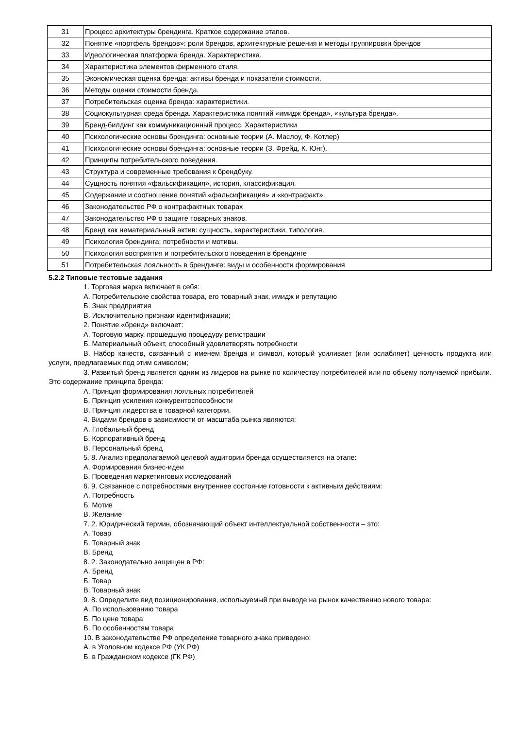| 31 | Процесс архитектуры брендинга. Краткое содержание этапов. |
| 32 | Понятие «портфель брендов»: роли брендов, архитектурные решения и методы группировки брендов |
| 33 | Идеологическая платформа бренда. Характеристика. |
| 34 | Характеристика элементов фирменного стиля. |
| 35 | Экономическая оценка бренда: активы бренда и показатели стоимости. |
| 36 | Методы оценки стоимости бренда. |
| 37 | Потребительская оценка бренда: характеристики. |
| 38 | Социокультурная среда бренда. Характеристика понятий «имидж бренда», «культура бренда». |
| 39 | Бренд-билдинг как коммуникационный процесс. Характеристики |
| 40 | Психологические основы брендинга: основные теории (А. Маслоу, Ф. Котлер) |
| 41 | Психологические основы брендинга: основные теории (З. Фрейд, К. Юнг). |
| 42 | Принципы потребительского поведения. |
| 43 | Структура и современные требования к брендбуку. |
| 44 | Сущность понятия «фальсификация», история, классификация. |
| 45 | Содержание и соотношение понятий «фальсификация» и «контрафакт». |
| 46 | Законодательство РФ о контрафактных товарах |
| 47 | Законодательство РФ о защите товарных знаков. |
| 48 | Бренд как нематериальный актив: сущность, характеристики, типология. |
| 49 | Психология брендинга: потребности и мотивы. |
| 50 | Психология восприятия и потребительского поведения в брендинге |
| 51 | Потребительская лояльность в брендинге: виды и особенности формирования |
5.2.2 Типовые тестовые задания
1. Торговая марка включает в себя:
А. Потребительские свойства товара, его товарный знак, имидж и репутацию
Б. Знак предприятия
В. Исключительно признаки идентификации;
2. Понятие «бренд» включает:
А. Торговую марку, прошедшую процедуру регистрации
Б. Материальный объект, способный удовлетворять потребности
В. Набор качеств, связанный с именем бренда и символ, который усиливает (или ослабляет) ценность продукта или услуги, предлагаемых под этим символом;
3. Развитый бренд является одним из лидеров на рынке по количеству потребителей или по объему получаемой прибыли. Это содержание принципа бренда:
А. Принцип формирования лояльных потребителей
Б. Принцип усиления конкурентоспособности
В. Принцип лидерства в товарной категории.
4. Видами брендов в зависимости от масштаба рынка являются:
А. Глобальный бренд
Б. Корпоративный бренд
В. Персональный бренд
5. 8. Анализ предполагаемой целевой аудитории бренда осуществляется на этапе:
А. Формирования бизнес-идеи
Б. Проведения маркетинговых исследований
6. 9. Связанное с потребностями внутреннее состояние готовности к активным действиям:
А. Потребность
Б. Мотив
В. Желание
7. 2. Юридический термин, обозначающий объект интеллектуальной собственности – это:
А. Товар
Б. Товарный знак
В. Бренд
8. 2. Законодательно защищен в РФ:
А. Бренд
Б. Товар
В. Товарный знак
9. 8. Определите вид позиционирования, используемый при выводе на рынок качественно нового товара:
А. По использованию товара
Б. По цене товара
В. По особенностям товара
10. В законодательстве РФ определение товарного знака приведено:
А. в Уголовном кодексе РФ (УК РФ)
Б. в Гражданском кодексе (ГК РФ)